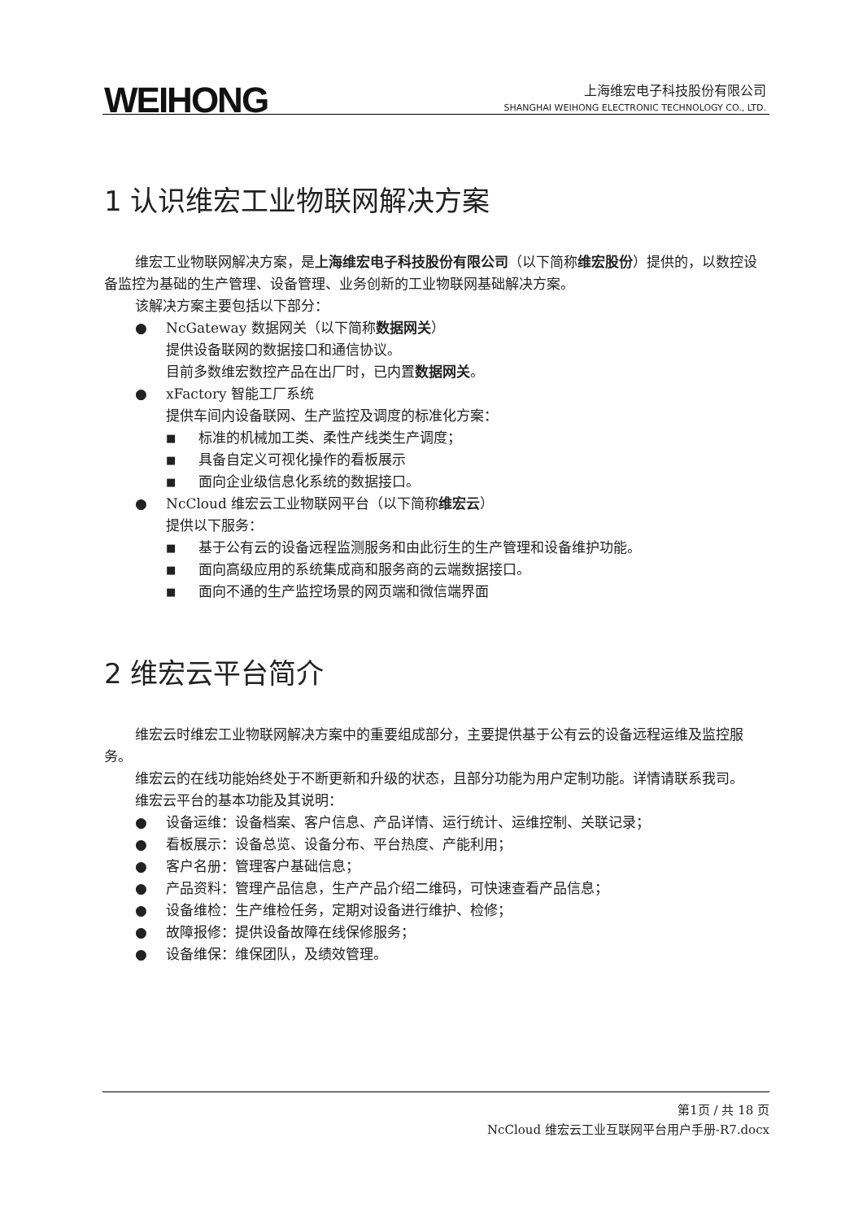WEIHONG
上海维宏电子科技股份有限公司
SHANGHAI WEIHONG ELECTRONIC TECHNOLOGY CO., LTD.
1 认识维宏工业物联网解决方案
维宏工业物联网解决方案，是上海维宏电子科技股份有限公司（以下简称维宏股份）提供的，以数控设备监控为基础的生产管理、设备管理、业务创新的工业物联网基础解决方案。
该解决方案主要包括以下部分：
● NcGateway 数据网关（以下简称数据网关）
提供设备联网的数据接口和通信协议。
目前多数维宏数控产品在出厂时，已内置数据网关。
● xFactory 智能工厂系统
提供车间内设备联网、生产监控及调度的标准化方案：
■ 标准的机械加工类、柔性产线类生产调度；
■ 具备自定义可视化操作的看板展示
■ 面向企业级信息化系统的数据接口。
● NcCloud 维宏云工业物联网平台（以下简称维宏云）
提供以下服务：
■ 基于公有云的设备远程监测服务和由此衍生的生产管理和设备维护功能。
■ 面向高级应用的系统集成商和服务商的云端数据接口。
■ 面向不通的生产监控场景的网页端和微信端界面
2 维宏云平台简介
维宏云时维宏工业物联网解决方案中的重要组成部分，主要提供基于公有云的设备远程运维及监控服务。
维宏云的在线功能始终处于不断更新和升级的状态，且部分功能为用户定制功能。详情请联系我司。
维宏云平台的基本功能及其说明：
● 设备运维：设备档案、客户信息、产品详情、运行统计、运维控制、关联记录；
● 看板展示：设备总览、设备分布、平台热度、产能利用；
● 客户名册：管理客户基础信息；
● 产品资料：管理产品信息，生产产品介绍二维码，可快速查看产品信息；
● 设备维检：生产维检任务，定期对设备进行维护、检修；
● 故障报修：提供设备故障在线保修服务；
● 设备维保：维保团队，及绩效管理。
第1页 / 共 18 页
NcCloud 维宏云工业互联网平台用户手册-R7.docx